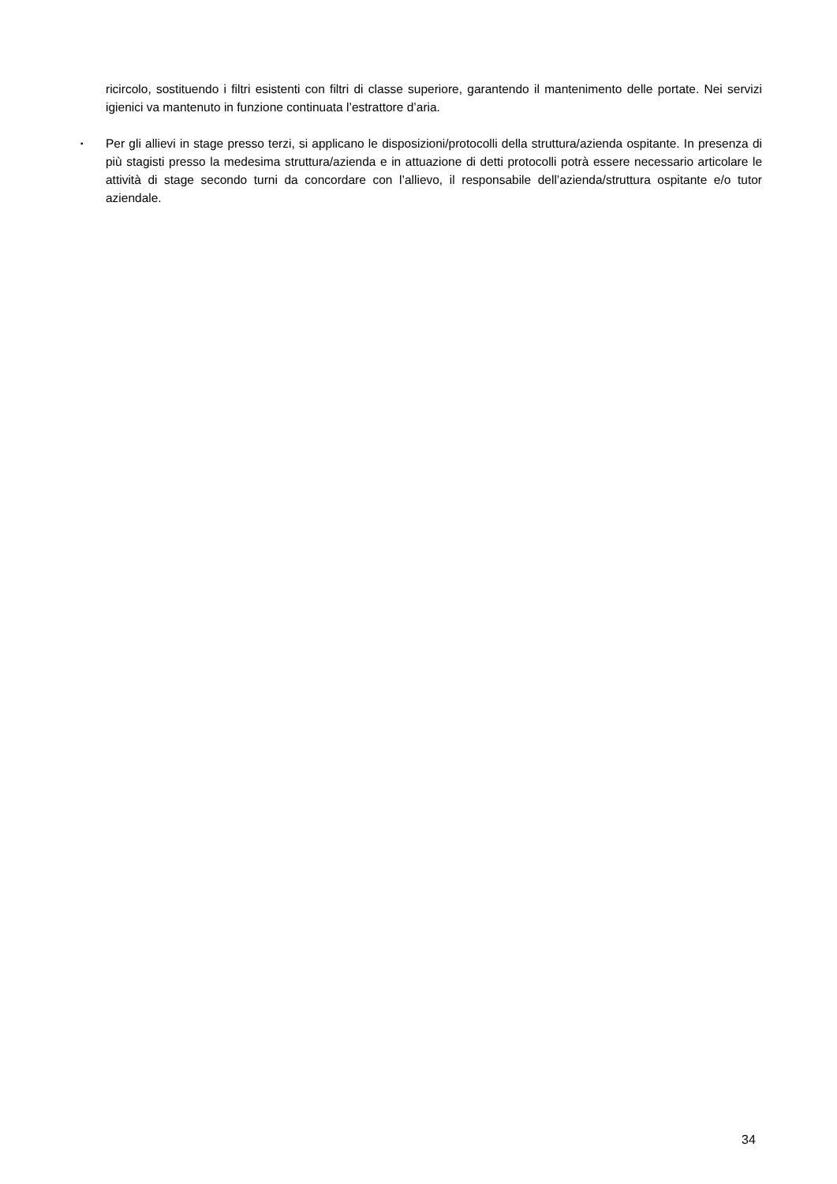ricircolo, sostituendo i filtri esistenti con filtri di classe superiore, garantendo il mantenimento delle portate. Nei servizi igienici va mantenuto in funzione continuata l’estrattore d’aria.
▪
Per gli allievi in stage presso terzi, si applicano le disposizioni/protocolli della struttura/azienda ospitante. In presenza di più stagisti presso la medesima struttura/azienda e in attuazione di detti protocolli potrà essere necessario articolare le attività di stage secondo turni da concordare con l’allievo, il responsabile dell’azienda/struttura ospitante e/o tutor aziendale.
34